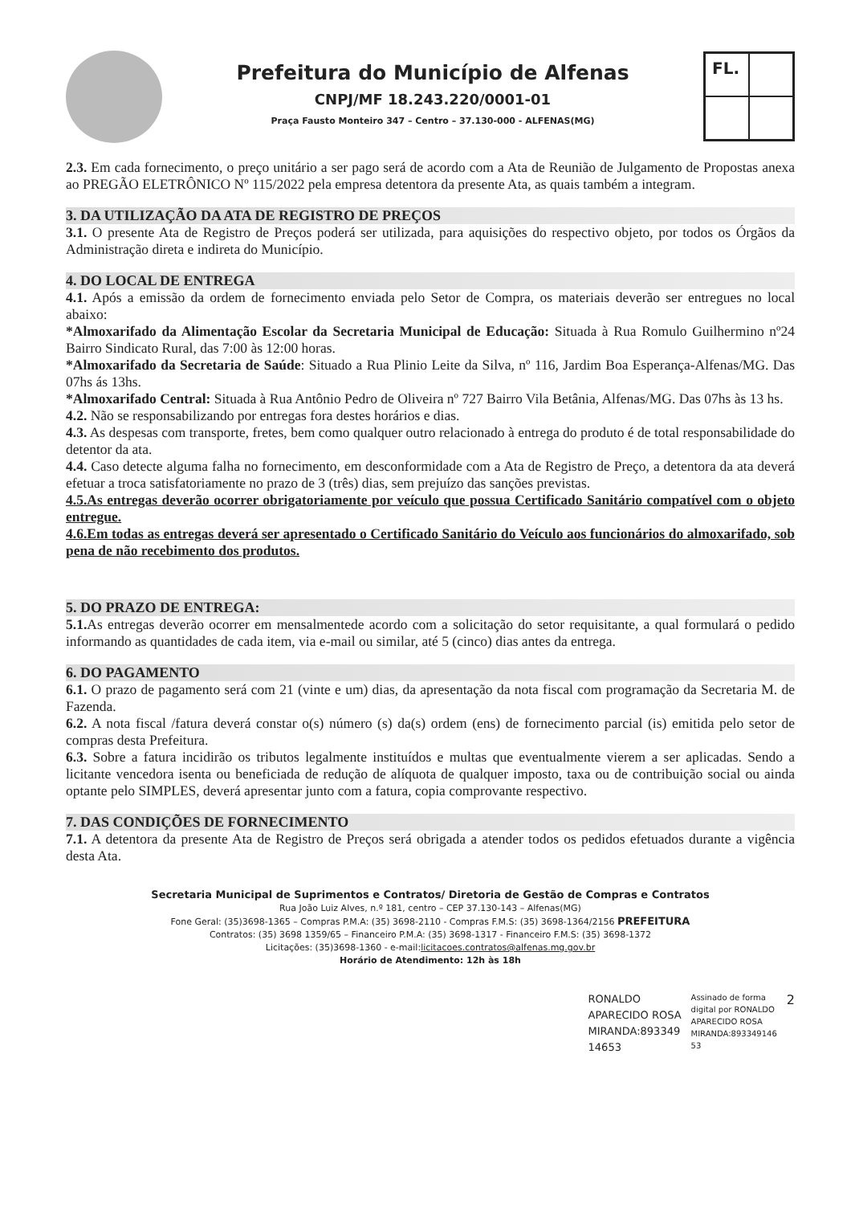Prefeitura do Município de Alfenas
CNPJ/MF 18.243.220/0001-01
Praça Fausto Monteiro 347 – Centro – 37.130-000 - ALFENAS(MG)
FL.
2.3. Em cada fornecimento, o preço unitário a ser pago será de acordo com a Ata de Reunião de Julgamento de Propostas anexa ao PREGÃO ELETRÔNICO Nº 115/2022 pela empresa detentora da presente Ata, as quais também a integram.
3. DA UTILIZAÇÃO DA ATA DE REGISTRO DE PREÇOS
3.1. O presente Ata de Registro de Preços poderá ser utilizada, para aquisições do respectivo objeto, por todos os Órgãos da Administração direta e indireta do Município.
4. DO LOCAL DE ENTREGA
4.1. Após a emissão da ordem de fornecimento enviada pelo Setor de Compra, os materiais deverão ser entregues no local abaixo:
*Almoxarifado da Alimentação Escolar da Secretaria Municipal de Educação: Situada à Rua Romulo Guilhermino nº24 Bairro Sindicato Rural, das 7:00 às 12:00 horas.
*Almoxarifado da Secretaria de Saúde: Situado a Rua Plinio Leite da Silva, nº 116, Jardim Boa Esperança-Alfenas/MG. Das 07hs ás 13hs.
*Almoxarifado Central: Situada à Rua Antônio Pedro de Oliveira nº 727 Bairro Vila Betânia, Alfenas/MG. Das 07hs às 13 hs.
4.2. Não se responsabilizando por entregas fora destes horários e dias.
4.3. As despesas com transporte, fretes, bem como qualquer outro relacionado à entrega do produto é de total responsabilidade do detentor da ata.
4.4. Caso detecte alguma falha no fornecimento, em desconformidade com a Ata de Registro de Preço, a detentora da ata deverá efetuar a troca satisfatoriamente no prazo de 3 (três) dias, sem prejuízo das sanções previstas.
4.5.As entregas deverão ocorrer obrigatoriamente por veículo que possua Certificado Sanitário compatível com o objeto entregue.
4.6.Em todas as entregas deverá ser apresentado o Certificado Sanitário do Veículo aos funcionários do almoxarifado, sob pena de não recebimento dos produtos.
5. DO PRAZO DE ENTREGA:
5.1. As entregas deverão ocorrer em mensalmentede acordo com a solicitação do setor requisitante, a qual formulará o pedido informando as quantidades de cada item, via e-mail ou similar, até 5 (cinco) dias antes da entrega.
6. DO PAGAMENTO
6.1. O prazo de pagamento será com 21 (vinte e um) dias, da apresentação da nota fiscal com programação da Secretaria M. de Fazenda.
6.2. A nota fiscal /fatura deverá constar o(s) número (s) da(s) ordem (ens) de fornecimento parcial (is) emitida pelo setor de compras desta Prefeitura.
6.3. Sobre a fatura incidirão os tributos legalmente instituídos e multas que eventualmente vierem a ser aplicadas. Sendo a licitante vencedora isenta ou beneficiada de redução de alíquota de qualquer imposto, taxa ou de contribuição social ou ainda optante pelo SIMPLES, deverá apresentar junto com a fatura, copia comprovante respectivo.
7. DAS CONDIÇÕES DE FORNECIMENTO
7.1. A detentora da presente Ata de Registro de Preços será obrigada a atender todos os pedidos efetuados durante a vigência desta Ata.
Secretaria Municipal de Suprimentos e Contratos/ Diretoria de Gestão de Compras e Contratos
Rua João Luiz Alves, n.º 181, centro – CEP 37.130-143 – Alfenas(MG)
Fone Geral: (35)3698-1365 – Compras P.M.A: (35) 3698-2110 - Compras F.M.S: (35) 3698-1364/2156 PREFEITURA
Contratos: (35) 3698 1359/65 – Financeiro P.M.A: (35) 3698-1317 - Financeiro F.M.S: (35) 3698-1372
Licitações: (35)3698-1360 - e-mail:licitacoes.contratos@alfenas.mg.gov.br
Horário de Atendimento: 12h às 18h
RONALDO
APARECIDO ROSA
MIRANDA:893349
14653
Assinado de forma
digital por RONALDO
APARECIDO ROSA
MIRANDA:893349146
53
2